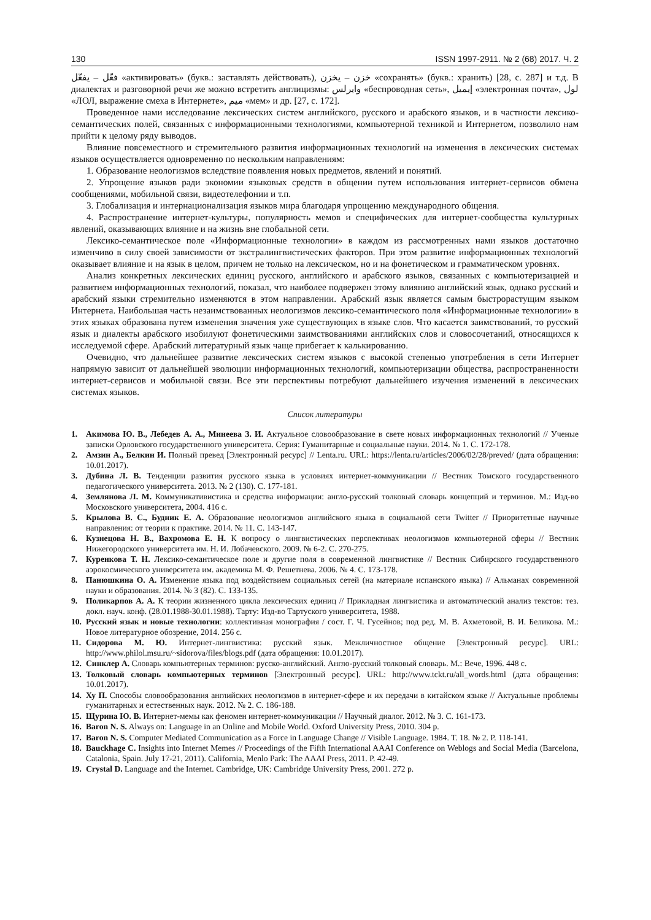130 ISSN 1997-2911. № 2 (68) 2017. Ч. 2
فعّل – يفعّل «активировать» (букв.: заставлять действовать), خزن – يخزن «сохранять» (букв.: хранить) [28, с. 287] и т.д. В диалектах и разговорной речи же можно встретить англицизмы: وايرلس «беспроводная сеть», إيميل «электронная почта», لول «ЛОЛ, выражение смеха в Интернете», ميم «мем» и др. [27, с. 172].
Проведенное нами исследование лексических систем английского, русского и арабского языков, и в частности лексико-семантических полей, связанных с информационными технологиями, компьютерной техникой и Интернетом, позволило нам прийти к целому ряду выводов.
Влияние повсеместного и стремительного развития информационных технологий на изменения в лексических системах языков осуществляется одновременно по нескольким направлениям:
1. Образование неологизмов вследствие появления новых предметов, явлений и понятий.
2. Упрощение языков ради экономии языковых средств в общении путем использования интернет-сервисов обмена сообщениями, мобильной связи, видеотелефонии и т.п.
3. Глобализация и интернационализация языков мира благодаря упрощению международного общения.
4. Распространение интернет-культуры, популярность мемов и специфических для интернет-сообщества культурных явлений, оказывающих влияние и на жизнь вне глобальной сети.
Лексико-семантическое поле «Информационные технологии» в каждом из рассмотренных нами языков достаточно изменчиво в силу своей зависимости от экстралингвистических факторов. При этом развитие информационных технологий оказывает влияние и на язык в целом, причем не только на лексическом, но и на фонетическом и грамматическом уровнях.
Анализ конкретных лексических единиц русского, английского и арабского языков, связанных с компьютеризацией и развитием информационных технологий, показал, что наиболее подвержен этому влиянию английский язык, однако русский и арабский языки стремительно изменяются в этом направлении. Арабский язык является самым быстрорастущим языком Интернета. Наибольшая часть незаимствованных неологизмов лексико-семантического поля «Информационные технологии» в этих языках образована путем изменения значения уже существующих в языке слов. Что касается заимствований, то русский язык и диалекты арабского изобилуют фонетическими заимствованиями английских слов и словосочетаний, относящихся к исследуемой сфере. Арабский литературный язык чаще прибегает к калькированию.
Очевидно, что дальнейшее развитие лексических систем языков с высокой степенью употребления в сети Интернет напрямую зависит от дальнейшей эволюции информационных технологий, компьютеризации общества, распространенности интернет-сервисов и мобильной связи. Все эти перспективы потребуют дальнейшего изучения изменений в лексических системах языков.
Список литературы
1. Акимова Ю. В., Лебедев А. А., Минеева З. И. Актуальное словообразование в свете новых информационных технологий // Ученые записки Орловского государственного университета. Серия: Гуманитарные и социальные науки. 2014. № 1. С. 172-178.
2. Амзин А., Белкин И. Полный превед [Электронный ресурс] // Lenta.ru. URL: https://lenta.ru/articles/2006/02/28/preved/ (дата обращения: 10.01.2017).
3. Дубина Л. В. Тенденции развития русского языка в условиях интернет-коммуникации // Вестник Томского государственного педагогического университета. 2013. № 2 (130). С. 177-181.
4. Землянова Л. М. Коммуникативистика и средства информации: англо-русский толковый словарь концепций и терминов. М.: Изд-во Московского университета, 2004. 416 с.
5. Крылова В. С., Будник Е. А. Образование неологизмов английского языка в социальной сети Twitter // Приоритетные научные направления: от теории к практике. 2014. № 11. С. 143-147.
6. Кузнецова Н. В., Вахромова Е. Н. К вопросу о лингвистических перспективах неологизмов компьютерной сферы // Вестник Нижегородского университета им. Н. И. Лобачевского. 2009. № 6-2. С. 270-275.
7. Куренкова Т. Н. Лексико-семантическое поле и другие поля в современной лингвистике // Вестник Сибирского государственного аэрокосмического университета им. академика М. Ф. Решетнева. 2006. № 4. С. 173-178.
8. Панюшкина О. А. Изменение языка под воздействием социальных сетей (на материале испанского языка) // Альманах современной науки и образования. 2014. № 3 (82). С. 133-135.
9. Поликарпов А. А. К теории жизненного цикла лексических единиц // Прикладная лингвистика и автоматический анализ текстов: тез. докл. науч. конф. (28.01.1988-30.01.1988). Тарту: Изд-во Тартуского университета, 1988.
10. Русский язык и новые технологии: коллективная монография / сост. Г. Ч. Гусейнов; под ред. М. В. Ахметовой, В. И. Беликова. М.: Новое литературное обозрение, 2014. 256 с.
11. Сидорова М. Ю. Интернет-лингвистика: русский язык. Межличностное общение [Электронный ресурс]. URL: http://www.philol.msu.ru/~sidorova/files/blogs.pdf (дата обращения: 10.01.2017).
12. Синклер А. Словарь компьютерных терминов: русско-английский. Англо-русский толковый словарь. М.: Вече, 1996. 448 с.
13. Толковый словарь компьютерных терминов [Электронный ресурс]. URL: http://www.tckt.ru/all_words.html (дата обращения: 10.01.2017).
14. Ху П. Способы словообразования английских неологизмов в интернет-сфере и их передачи в китайском языке // Актуальные проблемы гуманитарных и естественных наук. 2012. № 2. С. 186-188.
15. Щурина Ю. В. Интернет-мемы как феномен интернет-коммуникации // Научный диалог. 2012. № 3. С. 161-173.
16. Baron N. S. Always on: Language in an Online and Mobile World. Oxford University Press, 2010. 304 p.
17. Baron N. S. Computer Mediated Communication as a Force in Language Change // Visible Language. 1984. Т. 18. № 2. P. 118-141.
18. Bauckhage C. Insights into Internet Memes // Proceedings of the Fifth International AAAI Conference on Weblogs and Social Media (Barcelona, Catalonia, Spain. July 17-21, 2011). California, Menlo Park: The AAAI Press, 2011. P. 42-49.
19. Crystal D. Language and the Internet. Cambridge, UK: Cambridge University Press, 2001. 272 p.